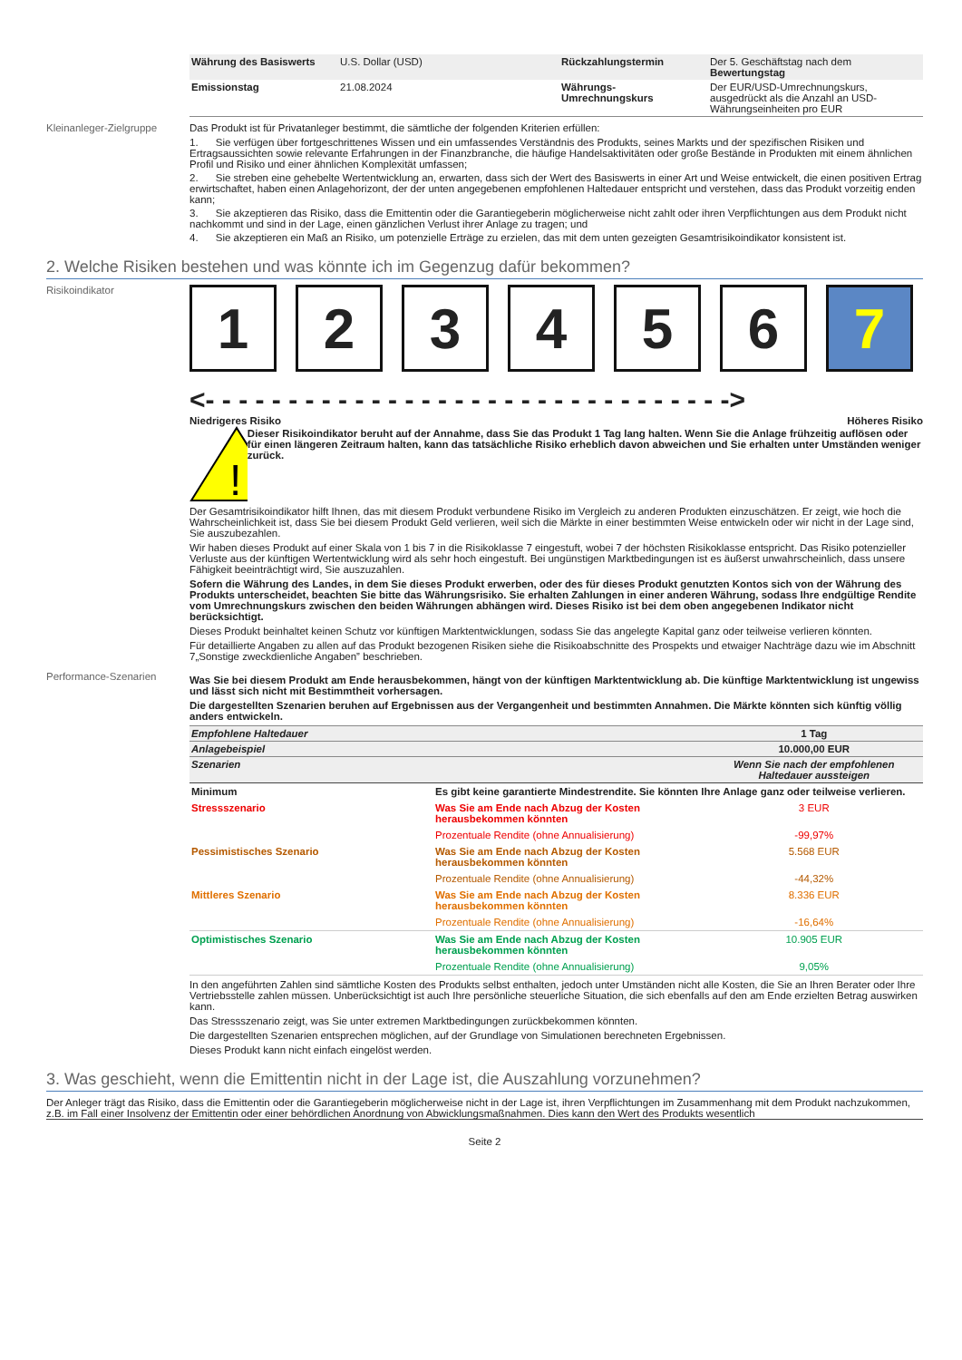| Währung des Basiswerts | U.S. Dollar (USD) | Rückzahlungstermin | Der 5. Geschäftstag nach dem Bewertungstag |
| Emissionstag | 21.08.2024 | Währungs-Umrechnungskurs | Der EUR/USD-Umrechnungskurs, ausgedrückt als die Anzahl an USD-Währungseinheiten pro EUR |
Kleinanleger-Zielgruppe
Das Produkt ist für Privatanleger bestimmt, die sämtliche der folgenden Kriterien erfüllen:
1. Sie verfügen über fortgeschrittenes Wissen und ein umfassendes Verständnis des Produkts, seines Markts und der spezifischen Risiken und Ertragsaussichten sowie relevante Erfahrungen in der Finanzbranche, die häufige Handelsaktivitäten oder große Bestände in Produkten mit einem ähnlichen Profil und Risiko und einer ähnlichen Komplexität umfassen;
2. Sie streben eine gehebelte Wertentwicklung an, erwarten, dass sich der Wert des Basiswerts in einer Art und Weise entwickelt, die einen positiven Ertrag erwirtschaftet, haben einen Anlagehorizont, der der unten angegebenen empfohlenen Haltedauer entspricht und verstehen, dass das Produkt vorzeitig enden kann;
3. Sie akzeptieren das Risiko, dass die Emittentin oder die Garantiegeberin möglicherweise nicht zahlt oder ihren Verpflichtungen aus dem Produkt nicht nachkommt und sind in der Lage, einen gänzlichen Verlust ihrer Anlage zu tragen; und
4. Sie akzeptieren ein Maß an Risiko, um potenzielle Erträge zu erzielen, das mit dem unten gezeigten Gesamtrisikoindikator konsistent ist.
2. Welche Risiken bestehen und was könnte ich im Gegenzug dafür bekommen?
Risikoindikator
1234567
<- - - - - - - - - - - - - - - - - - - - - - - - - - - - - - - ->
Niedrigeres Risiko Höheres Risiko
!
Dieser Risikoindikator beruht auf der Annahme, dass Sie das Produkt 1 Tag lang halten. Wenn Sie die Anlage frühzeitig auflösen oder für einen längeren Zeitraum halten, kann das tatsächliche Risiko erheblich davon abweichen und Sie erhalten unter Umständen weniger zurück.
Der Gesamtrisikoindikator hilft Ihnen, das mit diesem Produkt verbundene Risiko im Vergleich zu anderen Produkten einzuschätzen. Er zeigt, wie hoch die Wahrscheinlichkeit ist, dass Sie bei diesem Produkt Geld verlieren, weil sich die Märkte in einer bestimmten Weise entwickeln oder wir nicht in der Lage sind, Sie auszubezahlen.
Wir haben dieses Produkt auf einer Skala von 1 bis 7 in die Risikoklasse 7 eingestuft, wobei 7 der höchsten Risikoklasse entspricht. Das Risiko potenzieller Verluste aus der künftigen Wertentwicklung wird als sehr hoch eingestuft. Bei ungünstigen Marktbedingungen ist es äußerst unwahrscheinlich, dass unsere Fähigkeit beeinträchtigt wird, Sie auszuzahlen.
Sofern die Währung des Landes, in dem Sie dieses Produkt erwerben, oder des für dieses Produkt genutzten Kontos sich von der Währung des Produkts unterscheidet, beachten Sie bitte das Währungsrisiko. Sie erhalten Zahlungen in einer anderen Währung, sodass Ihre endgültige Rendite vom Umrechnungskurs zwischen den beiden Währungen abhängen wird. Dieses Risiko ist bei dem oben angegebenen Indikator nicht berücksichtigt.
Dieses Produkt beinhaltet keinen Schutz vor künftigen Marktentwicklungen, sodass Sie das angelegte Kapital ganz oder teilweise verlieren könnten.
Für detaillierte Angaben zu allen auf das Produkt bezogenen Risiken siehe die Risikoabschnitte des Prospekts und etwaiger Nachträge dazu wie im Abschnitt 7„Sonstige zweckdienliche Angaben” beschrieben.
Performance-Szenarien
Was Sie bei diesem Produkt am Ende herausbekommen, hängt von der künftigen Marktentwicklung ab. Die künftige Marktentwicklung ist ungewiss und lässt sich nicht mit Bestimmtheit vorhersagen.
Die dargestellten Szenarien beruhen auf Ergebnissen aus der Vergangenheit und bestimmten Annahmen. Die Märkte könnten sich künftig völlig anders entwickeln.
| Empfohlene Haltedauer | | 1 Tag |
| --- | --- | --- |
| Anlagebeispiel | | 10.000,00 EUR |
| Szenarien | | Wenn Sie nach der empfohlenen Haltedauer aussteigen |
| Minimum | Es gibt keine garantierte Mindestrendite. Sie könnten Ihre Anlage ganz oder teilweise verlieren. | |
| Stressszenario | Was Sie am Ende nach Abzug der Kosten herausbekommen könnten | 3 EUR |
| | Prozentuale Rendite (ohne Annualisierung) | -99,97% |
| Pessimistisches Szenario | Was Sie am Ende nach Abzug der Kosten herausbekommen könnten | 5.568 EUR |
| | Prozentuale Rendite (ohne Annualisierung) | -44,32% |
| Mittleres Szenario | Was Sie am Ende nach Abzug der Kosten herausbekommen könnten | 8.336 EUR |
| | Prozentuale Rendite (ohne Annualisierung) | -16,64% |
| Optimistisches Szenario | Was Sie am Ende nach Abzug der Kosten herausbekommen könnten | 10.905 EUR |
| | Prozentuale Rendite (ohne Annualisierung) | 9,05% |
In den angeführten Zahlen sind sämtliche Kosten des Produkts selbst enthalten, jedoch unter Umständen nicht alle Kosten, die Sie an Ihren Berater oder Ihre Vertriebsstelle zahlen müssen. Unberücksichtigt ist auch Ihre persönliche steuerliche Situation, die sich ebenfalls auf den am Ende erzielten Betrag auswirken kann.
Das Stressszenario zeigt, was Sie unter extremen Marktbedingungen zurückbekommen könnten.
Die dargestellten Szenarien entsprechen möglichen, auf der Grundlage von Simulationen berechneten Ergebnissen.
Dieses Produkt kann nicht einfach eingelöst werden.
3. Was geschieht, wenn die Emittentin nicht in der Lage ist, die Auszahlung vorzunehmen?
Der Anleger trägt das Risiko, dass die Emittentin oder die Garantiegeberin möglicherweise nicht in der Lage ist, ihren Verpflichtungen im Zusammenhang mit dem Produkt nachzukommen, z.B. im Fall einer Insolvenz der Emittentin oder einer behördlichen Anordnung von Abwicklungsmaßnahmen. Dies kann den Wert des Produkts wesentlich
Seite 2